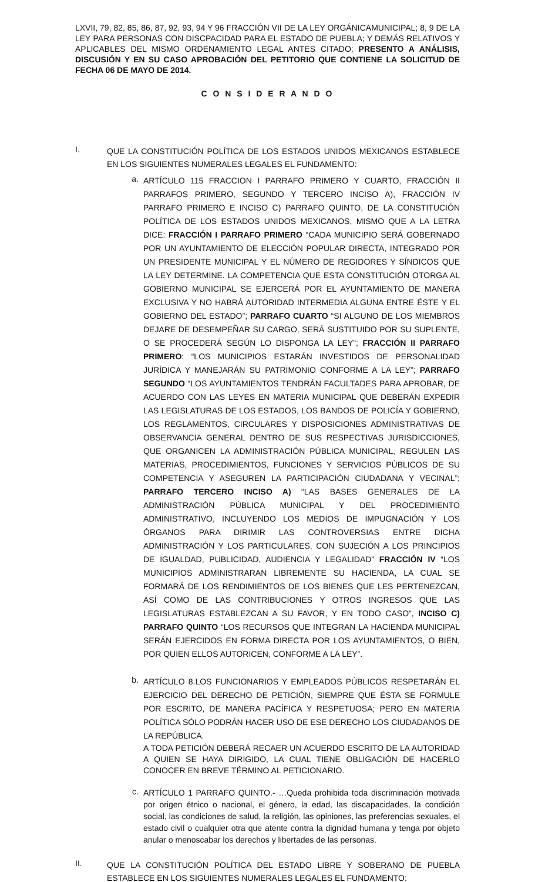LXVII, 79, 82, 85, 86, 87, 92, 93, 94 Y 96 FRACCIÓN VII DE LA LEY ORGÁNICAMUNICIPAL; 8, 9 DE LA LEY PARA PERSONAS CON DISCPACIDAD PARA EL ESTADO DE PUEBLA; Y DEMÁS RELATIVOS Y APLICABLES DEL MISMO ORDENAMIENTO LEGAL ANTES CITADO; PRESENTO A ANÁLISIS, DISCUSIÓN Y EN SU CASO APROBACIÓN DEL PETITORIO QUE CONTIENE LA SOLICITUD DE FECHA 06 DE MAYO DE 2014.
C O N S I D E R A N D O
I.
QUE LA CONSTITUCIÓN POLÍTICA DE LOS ESTADOS UNIDOS MEXICANOS ESTABLECE EN LOS SIGUIENTES NUMERALES LEGALES EL FUNDAMENTO:
a.
ARTÍCULO 115 FRACCION I PARRAFO PRIMERO Y CUARTO, FRACCIÓN II PARRAFOS PRIMERO, SEGUNDO Y TERCERO INCISO A), FRACCIÓN IV PARRAFO PRIMERO E INCISO C) PARRAFO QUINTO, DE LA CONSTITUCIÓN POLÍTICA DE LOS ESTADOS UNIDOS MEXICANOS, MISMO QUE A LA LETRA DICE: FRACCIÓN I PARRAFO PRIMERO “CADA MUNICIPIO SERÁ GOBERNADO POR UN AYUNTAMIENTO DE ELECCIÓN POPULAR DIRECTA, INTEGRADO POR UN PRESIDENTE MUNICIPAL Y EL NÚMERO DE REGIDORES Y SÍNDICOS QUE LA LEY DETERMINE. LA COMPETENCIA QUE ESTA CONSTITUCIÓN OTORGA AL GOBIERNO MUNICIPAL SE EJERCERÁ POR EL AYUNTAMIENTO DE MANERA EXCLUSIVA Y NO HABRÁ AUTORIDAD INTERMEDIA ALGUNA ENTRE ÉSTE Y EL GOBIERNO DEL ESTADO”; PARRAFO CUARTO “SI ALGUNO DE LOS MIEMBROS DEJARE DE DESEMPEÑAR SU CARGO, SERÁ SUSTITUIDO POR SU SUPLENTE, O SE PROCEDERÁ SEGÚN LO DISPONGA LA LEY”; FRACCIÓN II PARRAFO PRIMERO: “LOS MUNICIPIOS ESTARÁN INVESTIDOS DE PERSONALIDAD JURÍDICA Y MANEJARÁN SU PATRIMONIO CONFORME A LA LEY”; PARRAFO SEGUNDO “LOS AYUNTAMIENTOS TENDRÁN FACULTADES PARA APROBAR, DE ACUERDO CON LAS LEYES EN MATERIA MUNICIPAL QUE DEBERÁN EXPEDIR LAS LEGISLATURAS DE LOS ESTADOS, LOS BANDOS DE POLICÍA Y GOBIERNO, LOS REGLAMENTOS, CIRCULARES Y DISPOSICIONES ADMINISTRATIVAS DE OBSERVANCIA GENERAL DENTRO DE SUS RESPECTIVAS JURISDICCIONES, QUE ORGANICEN LA ADMINISTRACIÓN PÚBLICA MUNICIPAL, REGULEN LAS MATERIAS, PROCEDIMIENTOS, FUNCIONES Y SERVICIOS PÚBLICOS DE SU COMPETENCIA Y ASEGUREN LA PARTICIPACIÓN CIUDADANA Y VECINAL”; PARRAFO TERCERO INCISO A) “LAS BASES GENERALES DE LA ADMINISTRACIÓN PÚBLICA MUNICIPAL Y DEL PROCEDIMIENTO ADMINISTRATIVO, INCLUYENDO LOS MEDIOS DE IMPUGNACIÓN Y LOS ÓRGANOS PARA DIRIMIR LAS CONTROVERSIAS ENTRE DICHA ADMINISTRACIÓN Y LOS PARTICULARES, CON SUJECIÓN A LOS PRINCIPIOS DE IGUALDAD, PUBLICIDAD, AUDIENCIA Y LEGALIDAD” FRACCIÓN IV “LOS MUNICIPIOS ADMINISTRARAN LIBREMENTE SU HACIENDA, LA CUAL SE FORMARÁ DE LOS RENDIMIENTOS DE LOS BIENES QUE LES PERTENEZCAN, ASÍ COMO DE LAS CONTRIBUCIONES Y OTROS INGRESOS QUE LAS LEGISLATURAS ESTABLEZCAN A SU FAVOR, Y EN TODO CASO”, INCISO C) PARRAFO QUINTO “LOS RECURSOS QUE INTEGRAN LA HACIENDA MUNICIPAL SERÁN EJERCIDOS EN FORMA DIRECTA POR LOS AYUNTAMIENTOS, O BIEN, POR QUIEN ELLOS AUTORICEN, CONFORME A LA LEY”.
b.
ARTÍCULO 8.LOS FUNCIONARIOS Y EMPLEADOS PÚBLICOS RESPETARÁN EL EJERCICIO DEL DERECHO DE PETICIÓN, SIEMPRE QUE ÉSTA SE FORMULE POR ESCRITO, DE MANERA PACÍFICA Y RESPETUOSA; PERO EN MATERIA POLÍTICA SÓLO PODRÁN HACER USO DE ESE DERECHO LOS CIUDADANOS DE LA REPÚBLICA.
A TODA PETICIÓN DEBERÁ RECAER UN ACUERDO ESCRITO DE LA AUTORIDAD A QUIEN SE HAYA DIRIGIDO, LA CUAL TIENE OBLIGACIÓN DE HACERLO CONOCER EN BREVE TÉRMINO AL PETICIONARIO.
c.
ARTÍCULO 1 PARRAFO QUINTO.- …Queda prohibida toda discriminación motivada por origen étnico o nacional, el género, la edad, las discapacidades, la condición social, las condiciones de salud, la religión, las opiniones, las preferencias sexuales, el estado civil o cualquier otra que atente contra la dignidad humana y tenga por objeto anular o menoscabar los derechos y libertades de las personas.
II.
QUE LA CONSTITUCIÓN POLÍTICA DEL ESTADO LIBRE Y SOBERANO DE PUEBLA ESTABLECE EN LOS SIGUIENTES NUMERALES LEGALES EL FUNDAMENTO: